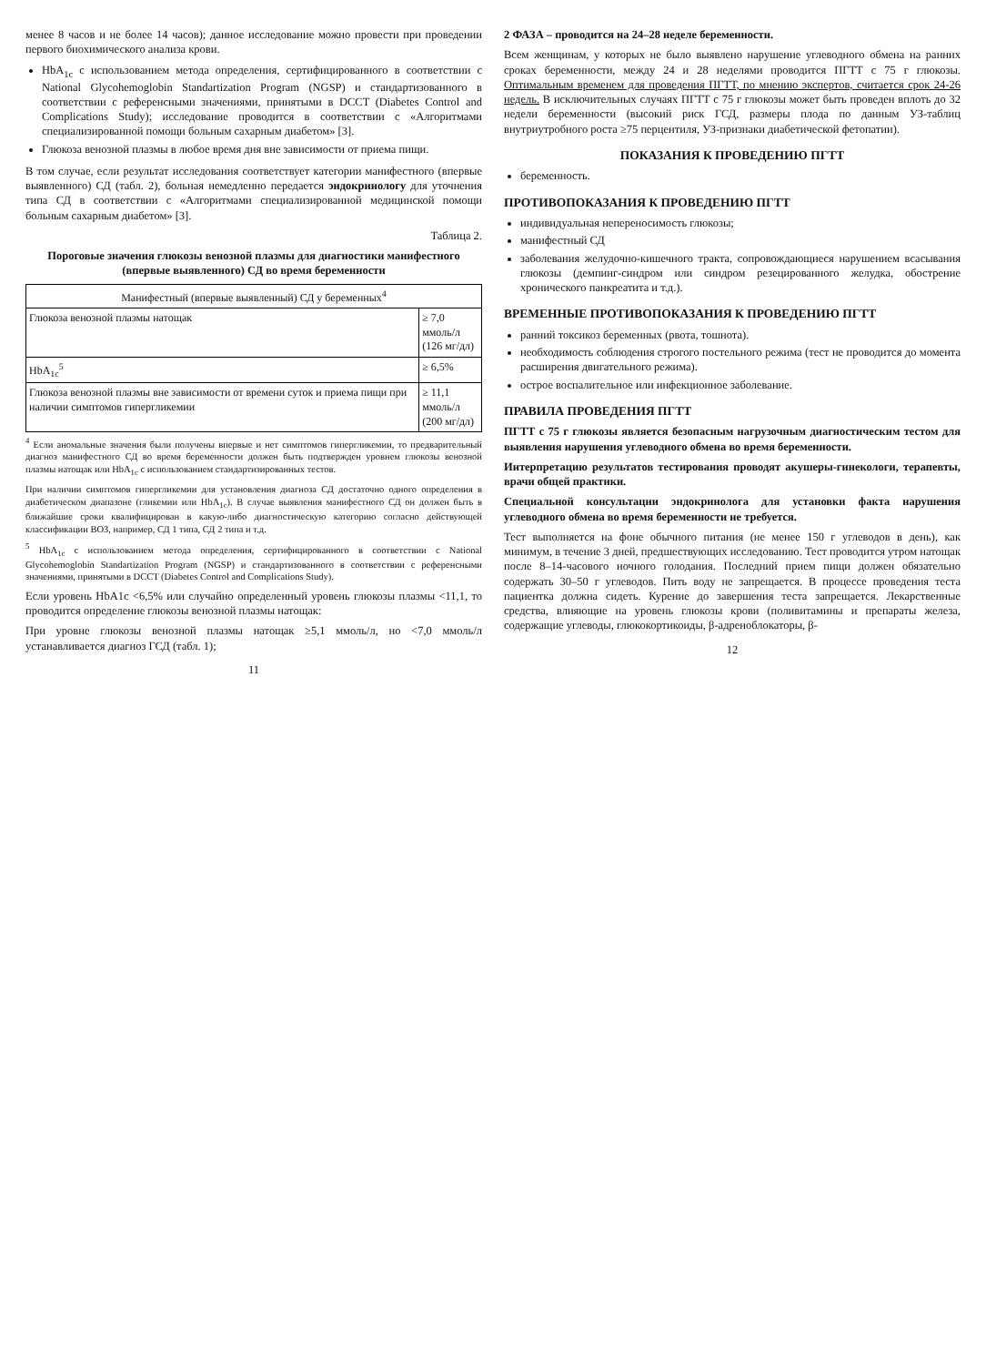менее 8 часов и не более 14 часов); данное исследование можно провести при проведении первого биохимического анализа крови.
HbA<sub>1c</sub> с использованием метода определения, сертифицированного в соответствии с National Glycohemoglobin Standartization Program (NGSP) и стандартизованного в соответствии с референсными значениями, принятыми в DCCT (Diabetes Control and Complications Study); исследование проводится в соответствии с «Алгоритмами специализированной помощи больным сахарным диабетом» [3].
Глюкоза венозной плазмы в любое время дня вне зависимости от приема пищи.
В том случае, если результат исследования соответствует категории манифестного (впервые выявленного) СД (табл. 2), больная немедленно передается эндокринологу для уточнения типа СД в соответствии с «Алгоритмами специализированной медицинской помощи больным сахарным диабетом» [3].
Таблица 2.
Пороговые значения глюкозы венозной плазмы для диагностики манифестного (впервые выявленного) СД во время беременности
| Манифестный (впервые выявленный) СД у беременных<sup>4</sup> | |
| --- | --- |
| Глюкоза венозной плазмы натощак | ≥ 7,0 ммоль/л (126 мг/дл) |
| HbA<sub>1c</sub><sup>5</sup> | ≥ 6,5% |
| Глюкоза венозной плазмы вне зависимости от времени суток и приема пищи при наличии симптомов гипергликемии | ≥ 11,1 ммоль/л (200 мг/дл) |
<sup>4</sup> Если аномальные значения были получены впервые и нет симптомов гипергликемии, то предварительный диагноз манифестного СД во время беременности должен быть подтвержден уровнем глюкозы венозной плазмы натощак или HbA<sub>1c</sub> с использованием стандартизированных тестов.
При наличии симптомов гипергликемии для установления диагноза СД достаточно одного определения в диабетическом диапазоне (гликемии или HbA<sub>1c</sub>). В случае выявления манифестного СД он должен быть в ближайшие сроки квалифицирован в какую-либо диагностическую категорию согласно действующей классификации ВОЗ, например, СД 1 типа, СД 2 типа и т.д.
<sup>5</sup> HbA<sub>1c</sub> с использованием метода определения, сертифицированного в соответствии с National Glycohemoglobin Standartization Program (NGSP) и стандартизованного в соответствии с референсными значениями, принятыми в DCCT (Diabetes Control and Complications Study).
Если уровень HbA1c <6,5% или случайно определенный уровень глюкозы плазмы <11,1, то проводится определение глюкозы венозной плазмы натощак:
При уровне глюкозы венозной плазмы натощак ≥5,1 ммоль/л, но <7,0 ммоль/л устанавливается диагноз ГСД (табл. 1);
11
2 ФАЗА – проводится на 24–28 неделе беременности.
Всем женщинам, у которых не было выявлено нарушение углеводного обмена на ранних сроках беременности, между 24 и 28 неделями проводится ПГТТ с 75 г глюкозы. Оптимальным временем для проведения ПГТТ, по мнению экспертов, считается срок 24-26 недель. В исключительных случаях ПГТТ с 75 г глюкозы может быть проведен вплоть до 32 недели беременности (высокий риск ГСД, размеры плода по данным УЗ-таблиц внутриутробного роста ≥75 перцентиля, УЗ-признаки диабетической фетопатии).
ПОКАЗАНИЯ К ПРОВЕДЕНИЮ ПГТТ
беременность.
ПРОТИВОПОКАЗАНИЯ К ПРОВЕДЕНИЮ ПГТТ
индивидуальная непереносимость глюкозы;
манифестный СД
заболевания желудочно-кишечного тракта, сопровождающиеся нарушением всасывания глюкозы (демпинг-синдром или синдром резецированного желудка, обострение хронического панкреатита и т.д.).
ВРЕМЕННЫЕ ПРОТИВОПОКАЗАНИЯ К ПРОВЕДЕНИЮ ПГТТ
ранний токсикоз беременных (рвота, тошнота).
необходимость соблюдения строгого постельного режима (тест не проводится до момента расширения двигательного режима).
острое воспалительное или инфекционное заболевание.
ПРАВИЛА ПРОВЕДЕНИЯ ПГТТ
ПГТТ с 75 г глюкозы является безопасным нагрузочным диагностическим тестом для выявления нарушения углеводного обмена во время беременности.
Интерпретацию результатов тестирования проводят акушеры-гинекологи, терапевты, врачи общей практики.
Специальной консультации эндокринолога для установки факта нарушения углеводного обмена во время беременности не требуется.
Тест выполняется на фоне обычного питания (не менее 150 г углеводов в день), как минимум, в течение 3 дней, предшествующих исследованию. Тест проводится утром натощак после 8–14-часового ночного голодания. Последний прием пищи должен обязательно содержать 30–50 г углеводов. Пить воду не запрещается. В процессе проведения теста пациентка должна сидеть. Курение до завершения теста запрещается. Лекарственные средства, влияющие на уровень глюкозы крови (поливитамины и препараты железа, содержащие углеводы, глюкокортикоиды, β-адреноблокаторы, β-
12